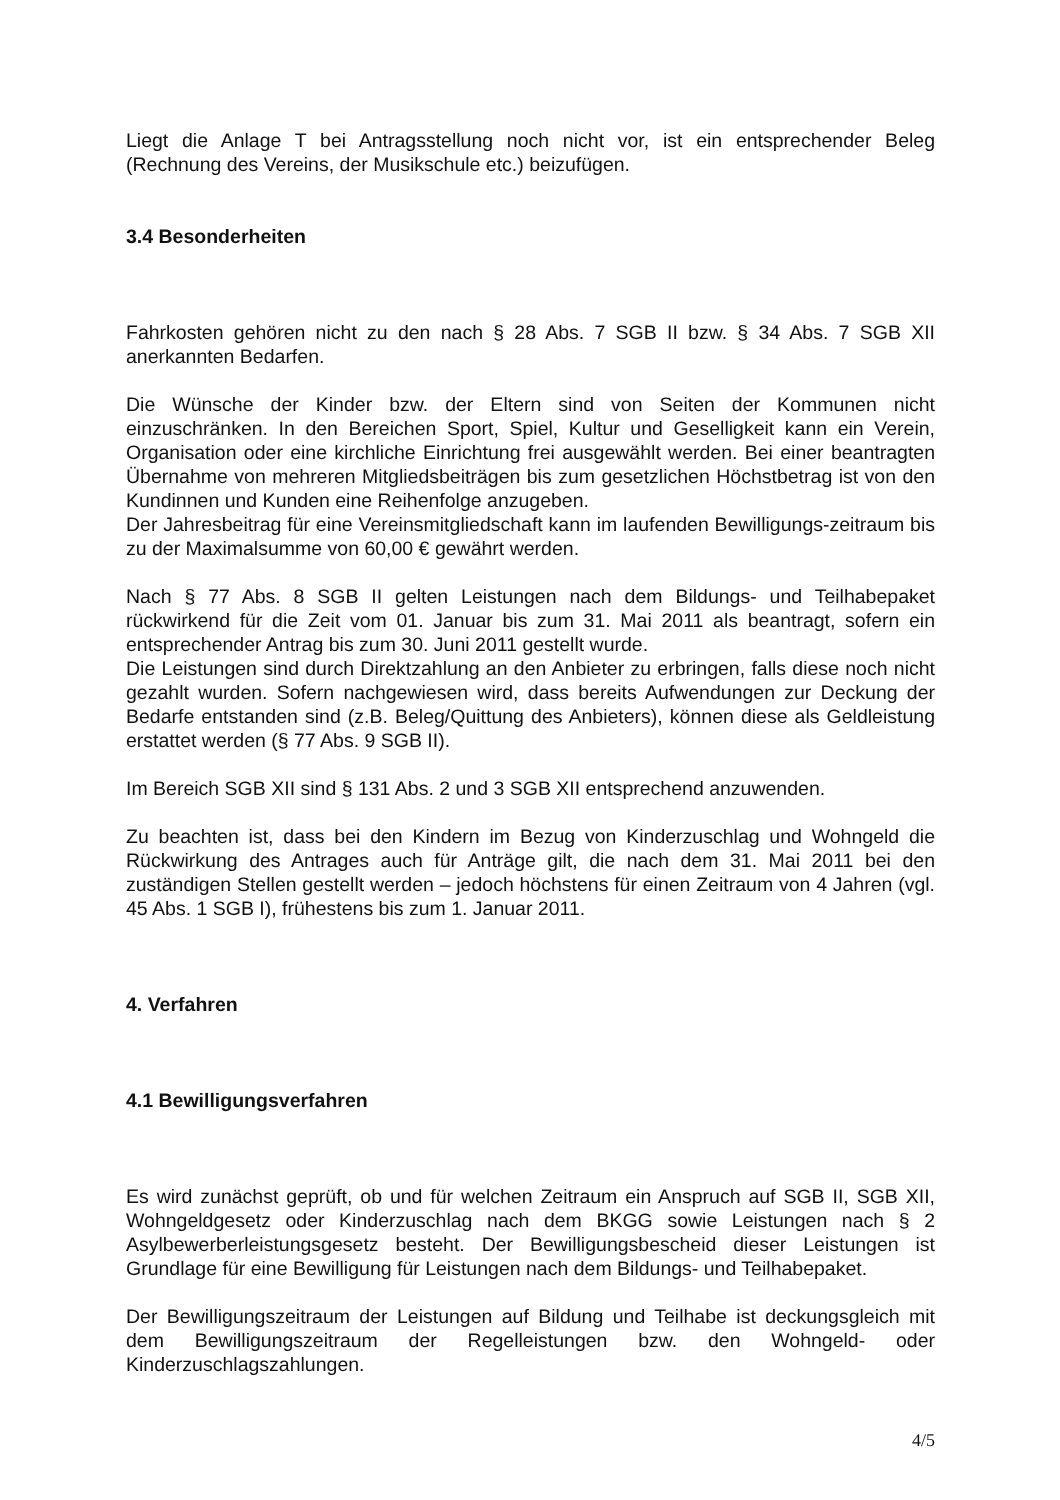Liegt die Anlage T bei Antragsstellung noch nicht vor, ist ein entsprechender Beleg (Rechnung des Vereins, der Musikschule etc.) beizufügen.
3.4 Besonderheiten
Fahrkosten gehören nicht zu den nach § 28 Abs. 7 SGB II bzw. § 34 Abs. 7 SGB XII anerkannten Bedarfen.
Die Wünsche der Kinder bzw. der Eltern sind von Seiten der Kommunen nicht einzuschränken. In den Bereichen Sport, Spiel, Kultur und Geselligkeit kann ein Verein, Organisation oder eine kirchliche Einrichtung frei ausgewählt werden. Bei einer beantragten Übernahme von mehreren Mitgliedsbeiträgen bis zum gesetzlichen Höchstbetrag ist von den Kundinnen und Kunden eine Reihenfolge anzugeben.
Der Jahresbeitrag für eine Vereinsmitgliedschaft kann im laufenden Bewilligungs-zeitraum bis zu der Maximalsumme von 60,00 € gewährt werden.
Nach § 77 Abs. 8 SGB II gelten Leistungen nach dem Bildungs- und Teilhabepaket rückwirkend für die Zeit vom 01. Januar bis zum 31. Mai 2011 als beantragt, sofern ein entsprechender Antrag bis zum 30. Juni 2011 gestellt wurde.
Die Leistungen sind durch Direktzahlung an den Anbieter zu erbringen, falls diese noch nicht gezahlt wurden. Sofern nachgewiesen wird, dass bereits Aufwendungen zur Deckung der Bedarfe entstanden sind (z.B. Beleg/Quittung des Anbieters), können diese als Geldleistung erstattet werden (§ 77 Abs. 9 SGB II).
Im Bereich SGB XII sind § 131 Abs. 2 und 3 SGB XII entsprechend anzuwenden.
Zu beachten ist, dass bei den Kindern im Bezug von Kinderzuschlag und Wohngeld die Rückwirkung des Antrages auch für Anträge gilt, die nach dem 31. Mai 2011 bei den zuständigen Stellen gestellt werden – jedoch höchstens für einen Zeitraum von 4 Jahren (vgl. 45 Abs. 1 SGB I), frühestens bis zum 1. Januar 2011.
4. Verfahren
4.1 Bewilligungsverfahren
Es wird zunächst geprüft, ob und für welchen Zeitraum ein Anspruch auf SGB II, SGB XII, Wohngeldgesetz oder Kinderzuschlag nach dem BKGG sowie Leistungen nach § 2 Asylbewerberleistungsgesetz besteht. Der Bewilligungsbescheid dieser Leistungen ist Grundlage für eine Bewilligung für Leistungen nach dem Bildungs- und Teilhabepaket.
Der Bewilligungszeitraum der Leistungen auf Bildung und Teilhabe ist deckungsgleich mit dem Bewilligungszeitraum der Regelleistungen bzw. den Wohngeld- oder Kinderzuschlagszahlungen.
4/5